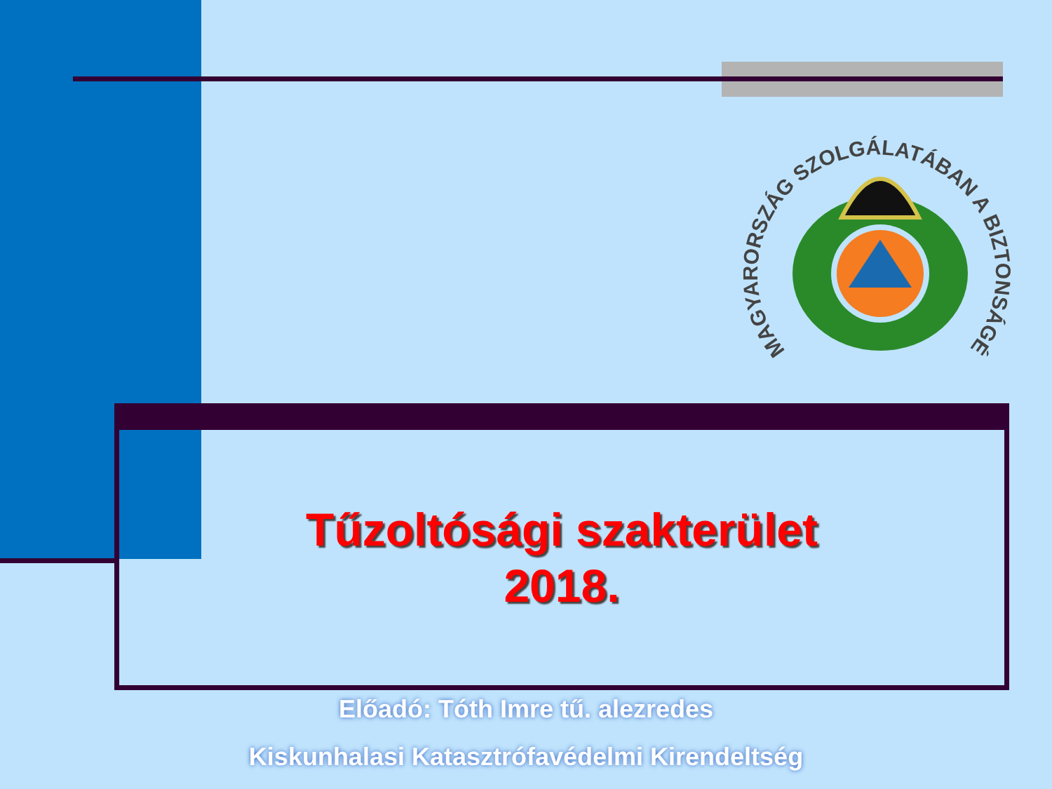MAGYARORSZÁG SZOLGÁLATÁBAN A BIZTONSÁGÉRT
Tűzoltósági szakterület
2018.
Előadó: Tóth Imre tű. alezredes
Kiskunhalasi Katasztrófavédelmi Kirendeltség